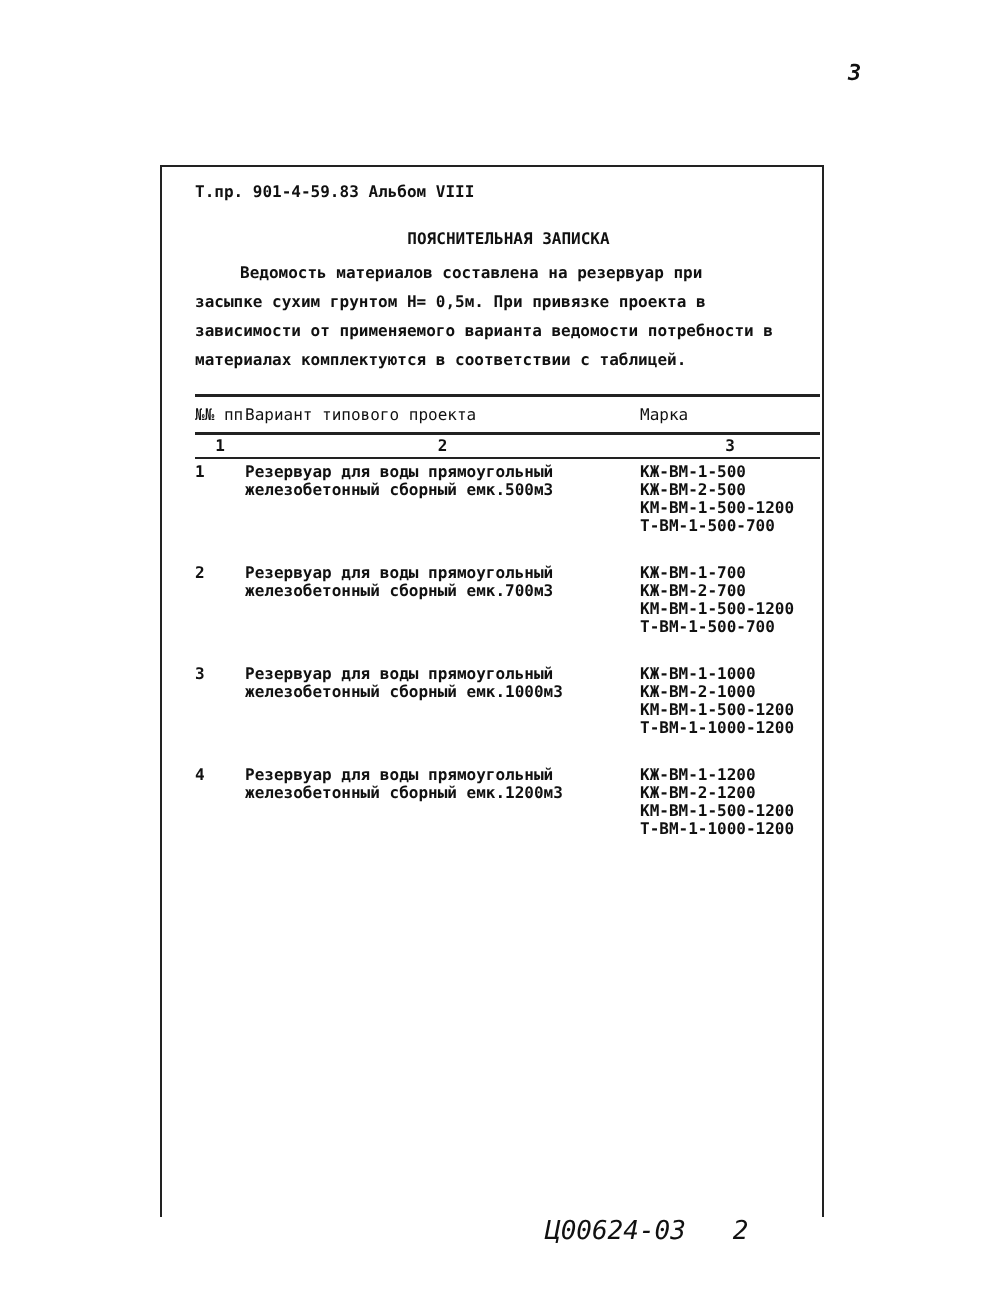3
Т.пр. 901-4-59.83 Альбом VIII
ПОЯСНИТЕЛЬНАЯ ЗАПИСКА
Ведомость материалов составлена на резервуар при засыпке сухим грунтом Н= 0,5м. При привязке проекта в зависимости от применяемого варианта ведомости потребности в материалах комплектуются в соответствии с таблицей.
| №№ пп | Вариант типового проекта | Марка |
| --- | --- | --- |
| 1 | 2 | 3 |
| 1 | Резервуар для воды прямоугольный железобетонный сборный емк.500м3 | КЖ-ВМ-1-500 КЖ-ВМ-2-500 КМ-ВМ-1-500-1200 Т-ВМ-1-500-700 |
| 2 | Резервуар для воды прямоугольный железобетонный сборный емк.700м3 | КЖ-ВМ-1-700 КЖ-ВМ-2-700 КМ-ВМ-1-500-1200 Т-ВМ-1-500-700 |
| 3 | Резервуар для воды прямоугольный железобетонный сборный емк.1000м3 | КЖ-ВМ-1-1000 КЖ-ВМ-2-1000 КМ-ВМ-1-500-1200 Т-ВМ-1-1000-1200 |
| 4 | Резервуар для воды прямоугольный железобетонный сборный емк.1200м3 | КЖ-ВМ-1-1200 КЖ-ВМ-2-1200 КМ-ВМ-1-500-1200 Т-ВМ-1-1000-1200 |
Ц00624-03 2